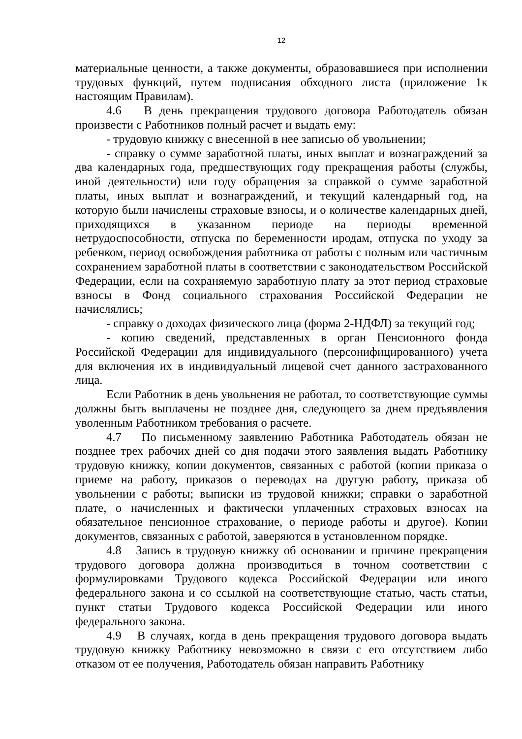12
материальные ценности, а также документы, образовавшиеся при исполнении трудовых функций, путем подписания обходного листа (приложение 1к настоящим Правилам).
4.6 В день прекращения трудового договора Работодатель обязан произвести с Работников полный расчет и выдать ему:
- трудовую книжку с внесенной в нее записью об увольнении;
- справку о сумме заработной платы, иных выплат и вознаграждений за два календарных года, предшествующих году прекращения работы (службы, иной деятельности) или году обращения за справкой о сумме заработной платы, иных выплат и вознаграждений, и текущий календарный год, на которую были начислены страховые взносы, и о количестве календарных дней, приходящихся в указанном периоде на периоды временной нетрудоспособности, отпуска по беременности иродам, отпуска по уходу за ребенком, период освобождения работника от работы с полным или частичным сохранением заработной платы в соответствии с законодательством Российской Федерации, если на сохраняемую заработную плату за этот период страховые взносы в Фонд социального страхования Российской Федерации не начислялись;
- справку о доходах физического лица (форма 2-НДФЛ) за текущий год;
- копию сведений, представленных в орган Пенсионного фонда Российской Федерации для индивидуального (персонифицированного) учета для включения их в индивидуальный лицевой счет данного застрахованного лица.
Если Работник в день увольнения не работал, то соответствующие суммы должны быть выплачены не позднее дня, следующего за днем предъявления уволенным Работником требования о расчете.
4.7 По письменному заявлению Работника Работодатель обязан не позднее трех рабочих дней со дня подачи этого заявления выдать Работнику трудовую книжку, копии документов, связанных с работой (копии приказа о приеме на работу, приказов о переводах на другую работу, приказа об увольнении с работы; выписки из трудовой книжки; справки о заработной плате, о начисленных и фактически уплаченных страховых взносах на обязательное пенсионное страхование, о периоде работы и другое). Копии документов, связанных с работой, заверяются в установленном порядке.
4.8 Запись в трудовую книжку об основании и причине прекращения трудового договора должна производиться в точном соответствии с формулировками Трудового кодекса Российской Федерации или иного федерального закона и со ссылкой на соответствующие статью, часть статьи, пункт статьи Трудового кодекса Российской Федерации или иного федерального закона.
4.9 В случаях, когда в день прекращения трудового договора выдать трудовую книжку Работнику невозможно в связи с его отсутствием либо отказом от ее получения, Работодатель обязан направить Работнику